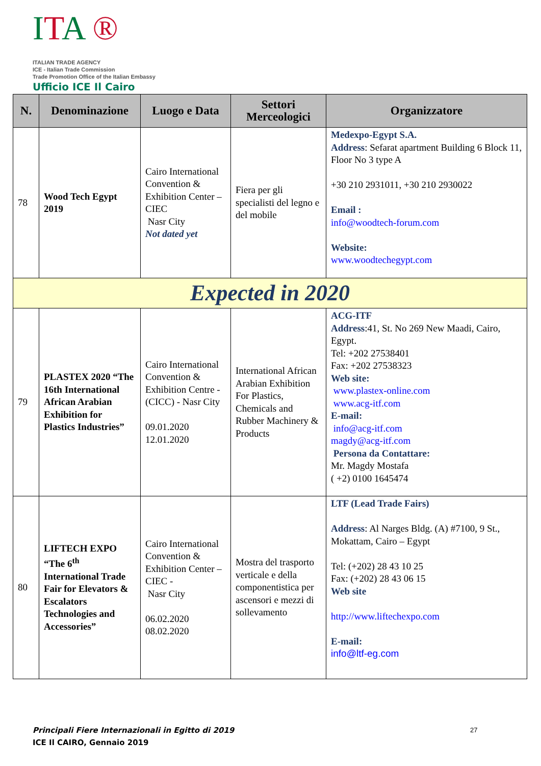ITA ®
ITALIAN TRADE AGENCY
ICE - Italian Trade Commission
Trade Promotion Office of the Italian Embassy
Ufficio ICE Il Cairo
| N. | Denominazione | Luogo e Data | Settori Merceologici | Organizzatore |
| --- | --- | --- | --- | --- |
| 78 | Wood Tech Egypt 2019 | Cairo International Convention & Exhibition Center –CIEC Nasr City Not dated yet | Fiera per gli specialisti del legno e del mobile | Medexpo-Egypt S.A. Address : Sefarat apartment Building 6 Block 11, Floor No 3 type A +30 210 2931011, +30 210 2930022 Email : info@woodtech-forum.com Website: www.woodtechegypt.com |
| Expected in 2020 | | | | |
| 79 | PLASTEX 2020 “The 16th International African Arabian Exhibition for Plastics Industries” | Cairo International Convention & Exhibition Centre - (CICC) - Nasr City 09.01.2020 12.01.2020 | International African Arabian Exhibition For Plastics, Chemicals and Rubber Machinery & Products | ACG-ITF Address :41, St. No 269 New Maadi, Cairo, Egypt. Tel: +202 27538401 Fax: +202 27538323 Web site: www.plastex-online.com www.acg-itf.com E-mail: info@acg-itf.com magdy@acg-itf.com Persona da Contattare: Mr. Magdy Mostafa ( +2) 0100 1645474 |
| 80 | LIFTECH EXPO “The 6<sup>th</sup> International Trade Fair for Elevators & Escalators Technologies and Accessories” | Cairo International Convention & Exhibition Center –CIEC - Nasr City 06.02.2020 08.02.2020 | Mostra del trasporto verticale e della componentistica per ascensori e mezzi di sollevamento | LTF (Lead Trade Fairs) Address : Al Narges Bldg. (A) #7100, 9 St., Mokattam, Cairo – Egypt Tel: (+202) 28 43 10 25 Fax: (+202) 28 43 06 15 Web site http://www.liftechexpo.com E-mail: info@ltf-eg.com |
Principali Fiere Internazionali in Egitto di 2019
ICE Il CAIRO, Gennaio 2019
27